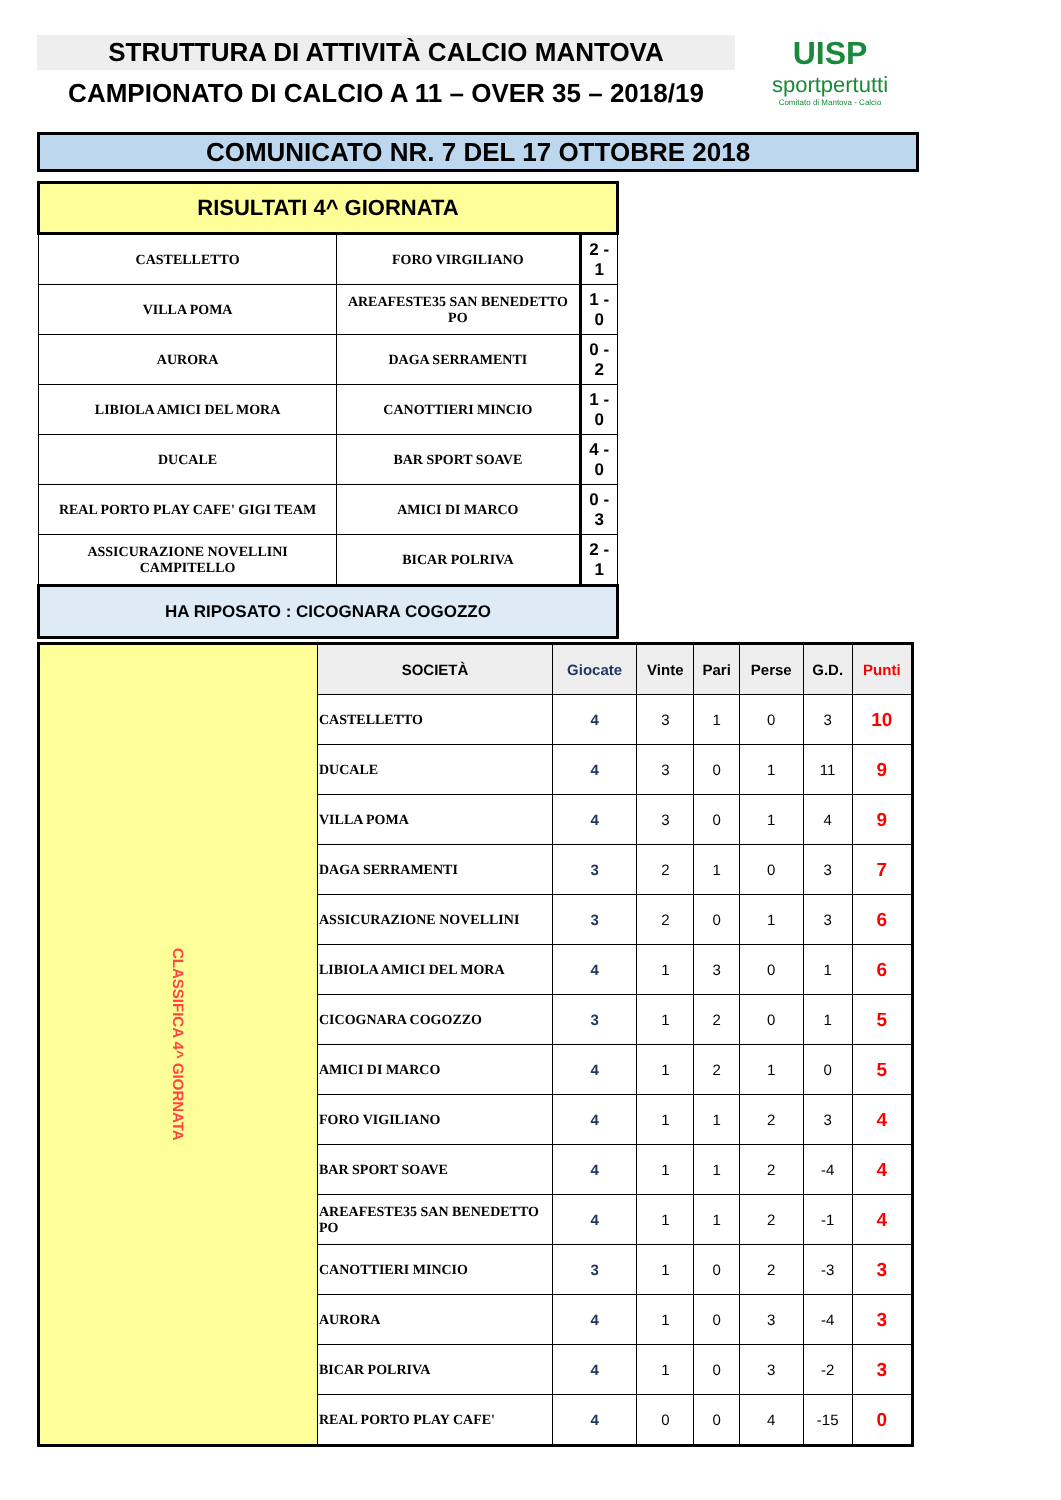STRUTTURA DI ATTIVITÀ CALCIO MANTOVA
CAMPIONATO DI CALCIO A 11 – OVER 35 – 2018/19
UISP
sportpertutti
Comitato di Mantova - Calcio
COMUNICATO NR. 7 DEL 17 OTTOBRE 2018
| RISULTATI 4^ GIORNATA | | |
| CASTELLETTO | FORO VIRGILIANO | 2 - 1 |
| VILLA POMA | AREAFESTE35 SAN BENEDETTO PO | 1 - 0 |
| AURORA | DAGA SERRAMENTI | 0 - 2 |
| LIBIOLA AMICI DEL MORA | CANOTTIERI MINCIO | 1 - 0 |
| DUCALE | BAR SPORT SOAVE | 4 - 0 |
| REAL PORTO PLAY CAFE' GIGI TEAM | AMICI DI MARCO | 0 - 3 |
| ASSICURAZIONE NOVELLINI CAMPITELLO | BICAR POLRIVA | 2 - 1 |
| HA RIPOSATO : CICOGNARA COGOZZO | | |
| CLASSIFICA 4^ GIORNATA | SOCIETÀ | Giocate | Vinte | Pari | Perse | G.D. | Punti |
| | CASTELLETTO | 4 | 3 | 1 | 0 | 3 | 10 |
| | DUCALE | 4 | 3 | 0 | 1 | 11 | 9 |
| | VILLA POMA | 4 | 3 | 0 | 1 | 4 | 9 |
| | DAGA SERRAMENTI | 3 | 2 | 1 | 0 | 3 | 7 |
| | ASSICURAZIONE NOVELLINI | 3 | 2 | 0 | 1 | 3 | 6 |
| | LIBIOLA AMICI DEL MORA | 4 | 1 | 3 | 0 | 1 | 6 |
| | CICOGNARA COGOZZO | 3 | 1 | 2 | 0 | 1 | 5 |
| | AMICI DI MARCO | 4 | 1 | 2 | 1 | 0 | 5 |
| | FORO VIGILIANO | 4 | 1 | 1 | 2 | 3 | 4 |
| | BAR SPORT SOAVE | 4 | 1 | 1 | 2 | -4 | 4 |
| | AREAFESTE35 SAN BENEDETTO PO | 4 | 1 | 1 | 2 | -1 | 4 |
| | CANOTTIERI MINCIO | 3 | 1 | 0 | 2 | -3 | 3 |
| | AURORA | 4 | 1 | 0 | 3 | -4 | 3 |
| | BICAR POLRIVA | 4 | 1 | 0 | 3 | -2 | 3 |
| | REAL PORTO PLAY CAFE' | 4 | 0 | 0 | 4 | -15 | 0 |